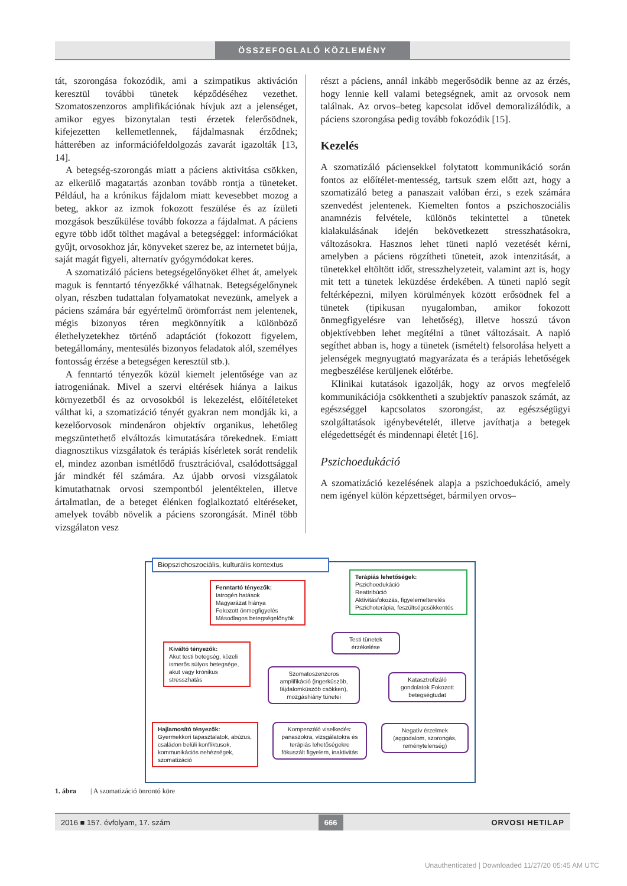ÖSSZEFOGLALÓ KÖZLEMÉNY
tát, szorongása fokozódik, ami a szimpatikus aktiváción keresztül további tünetek képződéséhez vezethet. Szomatoszenzoros amplifikációnak hívjuk azt a jelenséget, amikor egyes bizonytalan testi érzetek felerősödnek, kifejezetten kellemetlennek, fájdalmasnak érződnek; hátterében az információfeldolgozás zavarát igazolták [13, 14].
A betegség-szorongás miatt a páciens aktivitása csökken, az elkerülő magatartás azonban tovább rontja a tüneteket. Például, ha a krónikus fájdalom miatt kevesebbet mozog a beteg, akkor az izmok fokozott feszülése és az ízületi mozgások beszűkülése tovább fokozza a fájdalmat. A páciens egyre több időt tölthet magával a betegséggel: információkat gyűjt, orvosokhoz jár, könyveket szerez be, az internetet bújja, saját magát figyeli, alternatív gyógymódokat keres.
A szomatizáló páciens betegségelőnyöket élhet át, amelyek maguk is fenntartó tényezőkké válhatnak. Betegségelőnynek olyan, részben tudattalan folyamatokat nevezünk, amelyek a páciens számára bár egyértelmű örömforrást nem jelentenek, mégis bizonyos téren megkönnyítik a különböző élethelyzetekhez történő adaptációt (fokozott figyelem, betegállomány, mentesülés bizonyos feladatok alól, személyes fontosság érzése a betegségen keresztül stb.).
A fenntartó tényezők közül kiemelt jelentősége van az iatrogeniának. Mivel a szervi eltérések hiánya a laikus környezetből és az orvosokból is lekezelést, előítéleteket válthat ki, a szomatizáció tényét gyakran nem mondják ki, a kezelőorvosok mindenáron objektív organikus, lehetőleg megszüntethető elváltozás kimutatására törekednek. Emiatt diagnosztikus vizsgálatok és terápiás kísérletek sorát rendelik el, mindez azonban ismétlődő frusztrációval, csalódottsággal jár mindkét fél számára. Az újabb orvosi vizsgálatok kimutathatnak orvosi szempontból jelentéktelen, illetve ártalmatlan, de a beteget élénken foglalkoztató eltéréseket, amelyek tovább növelik a páciens szorongását. Minél több vizsgálaton vesz
részt a páciens, annál inkább megerősödik benne az az érzés, hogy lennie kell valami betegségnek, amit az orvosok nem találnak. Az orvos–beteg kapcsolat idővel demoralizálódik, a páciens szorongása pedig tovább fokozódik [15].
Kezelés
A szomatizáló páciensekkel folytatott kommunikáció során fontos az előítélet-mentesség, tartsuk szem előtt azt, hogy a szomatizáló beteg a panaszait valóban érzi, s ezek számára szenvedést jelentenek. Kiemelten fontos a pszichoszociális anamnézis felvétele, különös tekintettel a tünetek kialakulásának idején bekövetkezett stresszhatásokra, változásokra. Hasznos lehet tüneti napló vezetését kérni, amelyben a páciens rögzítheti tüneteit, azok intenzitását, a tünetekkel eltöltött időt, stresszhelyzeteit, valamint azt is, hogy mit tett a tünetek leküzdése érdekében. A tüneti napló segít feltérképezni, milyen körülmények között erősödnek fel a tünetek (tipikusan nyugalomban, amikor fokozott önmegfigyelésre van lehetőség), illetve hosszú távon objektívebben lehet megítélni a tünet változásait. A napló segíthet abban is, hogy a tünetek (ismételt) felsorolása helyett a jelenségek megnyugtató magyarázata és a terápiás lehetőségek megbeszélése kerüljenek előtérbe.
Klinikai kutatások igazolják, hogy az orvos megfelelő kommunikációja csökkentheti a szubjektív panaszok számát, az egészséggel kapcsolatos szorongást, az egészségügyi szolgáltatások igénybevételét, illetve javíthatja a betegek elégedettségét és mindennapi életét [16].
Pszichoedukáció
A szomatizáció kezelésének alapja a pszichoedukáció, amely nem igényel külön képzettséget, bármilyen orvos–
Biopszichoszociális, kulturális kontextus
Fenntartó tényezők:
Iatrogén hatások
Magyarázat hiánya
Fokozott önmegfigyelés
Másodlagos betegségelőnyök
Terápiás lehetőségek:
Pszichoedukáció
Reattribúció
Aktivitásfokozás, figyelemelterelés
Pszichoterápia, feszültségcsökkentés
Kiváltó tényezők:
Akut testi betegség, közeli ismerős súlyos betegsége, akut vagy krónikus stresszhatás
Testi tünetek érzékelése
Szomatoszenzoros amplifikáció (ingerküszöb, fájdalomküszöb csökken), mozgáshiány tünetei
Katasztrofizáló gondolatok Fokozott betegségtudat
Hajlamosító tényezők:
Gyermekkori tapasztalatok, abúzus, családon belüli konfliktusok, kommunikációs nehézségek, szomatizáció
Kompenzáló viselkedés: panaszokra, vizsgálatokra és terápiás lehetőségekre fókuszált figyelem, inaktivitás
Negatív érzelmek (aggodalom, szorongás, reménytelenség)
1. ábra | A szomatizáció önrontó köre
2016 ■ 157. évfolyam, 17. szám 666 ORVOSI HETILAP
Unauthenticated | Downloaded 11/27/20 05:45 AM UTC